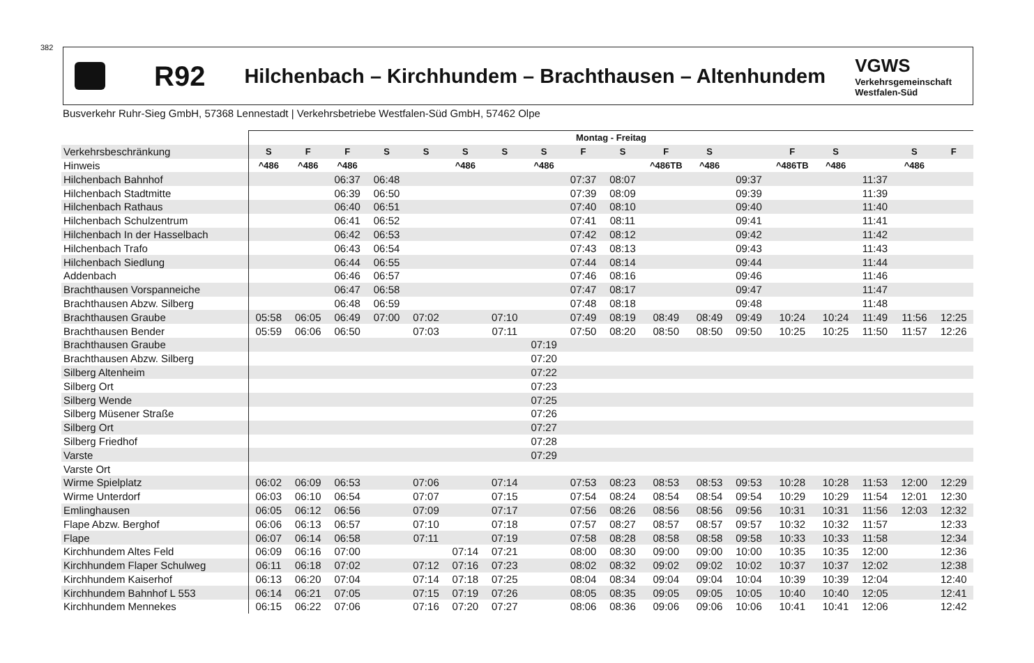382
R92
Hilchenbach – Kirchhundem – Brachthausen – Altenhundem
VGWS
Verkehrsgemeinschaft
Westfalen-Süd
Busverkehr Ruhr-Sieg GmbH, 57368 Lennestadt | Verkehrsbetriebe Westfalen-Süd GmbH, 57462 Olpe
| | Montag - Freitag | | | | | | | | | | | | | | | | | |
| --- | --- | --- | --- | --- | --- | --- | --- | --- | --- | --- | --- | --- | --- | --- | --- | --- | --- | --- |
| Verkehrsbeschränkung | S | F | F | S | S | S | S | S | F | S | F | S | | F | S | | S | F |
| Hinweis | ^486 | ^486 | ^486 | | | ^486 | | ^486 | | | ^486TB | ^486 | | ^486TB | ^486 | | ^486 | |
| Hilchenbach Bahnhof | | | 06:37 | 06:48 | | | | | 07:37 | 08:07 | | | 09:37 | | | 11:37 | | |
| Hilchenbach Stadtmitte | | | 06:39 | 06:50 | | | | | 07:39 | 08:09 | | | 09:39 | | | 11:39 | | |
| Hilchenbach Rathaus | | | 06:40 | 06:51 | | | | | 07:40 | 08:10 | | | 09:40 | | | 11:40 | | |
| Hilchenbach Schulzentrum | | | 06:41 | 06:52 | | | | | 07:41 | 08:11 | | | 09:41 | | | 11:41 | | |
| Hilchenbach In der Hasselbach | | | 06:42 | 06:53 | | | | | 07:42 | 08:12 | | | 09:42 | | | 11:42 | | |
| Hilchenbach Trafo | | | 06:43 | 06:54 | | | | | 07:43 | 08:13 | | | 09:43 | | | 11:43 | | |
| Hilchenbach Siedlung | | | 06:44 | 06:55 | | | | | 07:44 | 08:14 | | | 09:44 | | | 11:44 | | |
| Addenbach | | | 06:46 | 06:57 | | | | | 07:46 | 08:16 | | | 09:46 | | | 11:46 | | |
| Brachthausen Vorspanneiche | | | 06:47 | 06:58 | | | | | 07:47 | 08:17 | | | 09:47 | | | 11:47 | | |
| Brachthausen Abzw. Silberg | | | 06:48 | 06:59 | | | | | 07:48 | 08:18 | | | 09:48 | | | 11:48 | | |
| Brachthausen Graube | 05:58 | 06:05 | 06:49 | 07:00 | 07:02 | | 07:10 | | 07:49 | 08:19 | 08:49 | 08:49 | 09:49 | 10:24 | 10:24 | 11:49 | 11:56 | 12:25 |
| Brachthausen Bender | 05:59 | 06:06 | 06:50 | | 07:03 | | 07:11 | | 07:50 | 08:20 | 08:50 | 08:50 | 09:50 | 10:25 | 10:25 | 11:50 | 11:57 | 12:26 |
| Brachthausen Graube | | | | | | | | 07:19 | | | | | | | | | | |
| Brachthausen Abzw. Silberg | | | | | | | | 07:20 | | | | | | | | | | |
| Silberg Altenheim | | | | | | | | 07:22 | | | | | | | | | | |
| Silberg Ort | | | | | | | | 07:23 | | | | | | | | | | |
| Silberg Wende | | | | | | | | 07:25 | | | | | | | | | | |
| Silberg Müsener Straße | | | | | | | | 07:26 | | | | | | | | | | |
| Silberg Ort | | | | | | | | 07:27 | | | | | | | | | | |
| Silberg Friedhof | | | | | | | | 07:28 | | | | | | | | | | |
| Varste | | | | | | | | 07:29 | | | | | | | | | | |
| Varste Ort | | | | | | | | | | | | | | | | | | |
| Wirme Spielplatz | 06:02 | 06:09 | 06:53 | | 07:06 | | 07:14 | | 07:53 | 08:23 | 08:53 | 08:53 | 09:53 | 10:28 | 10:28 | 11:53 | 12:00 | 12:29 |
| Wirme Unterdorf | 06:03 | 06:10 | 06:54 | | 07:07 | | 07:15 | | 07:54 | 08:24 | 08:54 | 08:54 | 09:54 | 10:29 | 10:29 | 11:54 | 12:01 | 12:30 |
| Emlinghausen | 06:05 | 06:12 | 06:56 | | 07:09 | | 07:17 | | 07:56 | 08:26 | 08:56 | 08:56 | 09:56 | 10:31 | 10:31 | 11:56 | 12:03 | 12:32 |
| Flape Abzw. Berghof | 06:06 | 06:13 | 06:57 | | 07:10 | | 07:18 | | 07:57 | 08:27 | 08:57 | 08:57 | 09:57 | 10:32 | 10:32 | 11:57 | | 12:33 |
| Flape | 06:07 | 06:14 | 06:58 | | 07:11 | | 07:19 | | 07:58 | 08:28 | 08:58 | 08:58 | 09:58 | 10:33 | 10:33 | 11:58 | | 12:34 |
| Kirchhundem Altes Feld | 06:09 | 06:16 | 07:00 | | | 07:14 | 07:21 | | 08:00 | 08:30 | 09:00 | 09:00 | 10:00 | 10:35 | 10:35 | 12:00 | | 12:36 |
| Kirchhundem Flaper Schulweg | 06:11 | 06:18 | 07:02 | | 07:12 | 07:16 | 07:23 | | 08:02 | 08:32 | 09:02 | 09:02 | 10:02 | 10:37 | 10:37 | 12:02 | | 12:38 |
| Kirchhundem Kaiserhof | 06:13 | 06:20 | 07:04 | | 07:14 | 07:18 | 07:25 | | 08:04 | 08:34 | 09:04 | 09:04 | 10:04 | 10:39 | 10:39 | 12:04 | | 12:40 |
| Kirchhundem Bahnhof L 553 | 06:14 | 06:21 | 07:05 | | 07:15 | 07:19 | 07:26 | | 08:05 | 08:35 | 09:05 | 09:05 | 10:05 | 10:40 | 10:40 | 12:05 | | 12:41 |
| Kirchhundem Mennekes | 06:15 | 06:22 | 07:06 | | 07:16 | 07:20 | 07:27 | | 08:06 | 08:36 | 09:06 | 09:06 | 10:06 | 10:41 | 10:41 | 12:06 | | 12:42 |